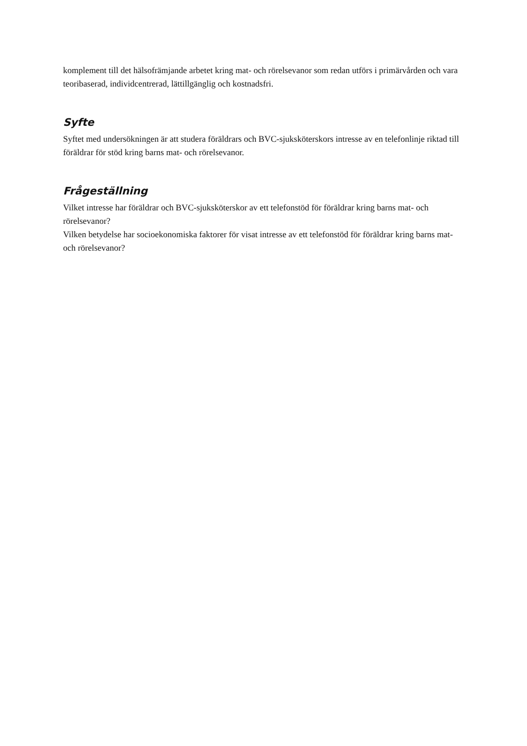komplement till det hälsofrämjande arbetet kring mat- och rörelsevanor som redan utförs i primärvården och vara teoribaserad, individcentrerad, lättillgänglig och kostnadsfri.
Syfte
Syftet med undersökningen är att studera föräldrars och BVC-sjuksköterskors intresse av en telefonlinje riktad till föräldrar för stöd kring barns mat- och rörelsevanor.
Frågeställning
Vilket intresse har föräldrar och BVC-sjuksköterskor av ett telefonstöd för föräldrar kring barns mat- och rörelsevanor?
Vilken betydelse har socioekonomiska faktorer för visat intresse av ett telefonstöd för föräldrar kring barns mat- och rörelsevanor?